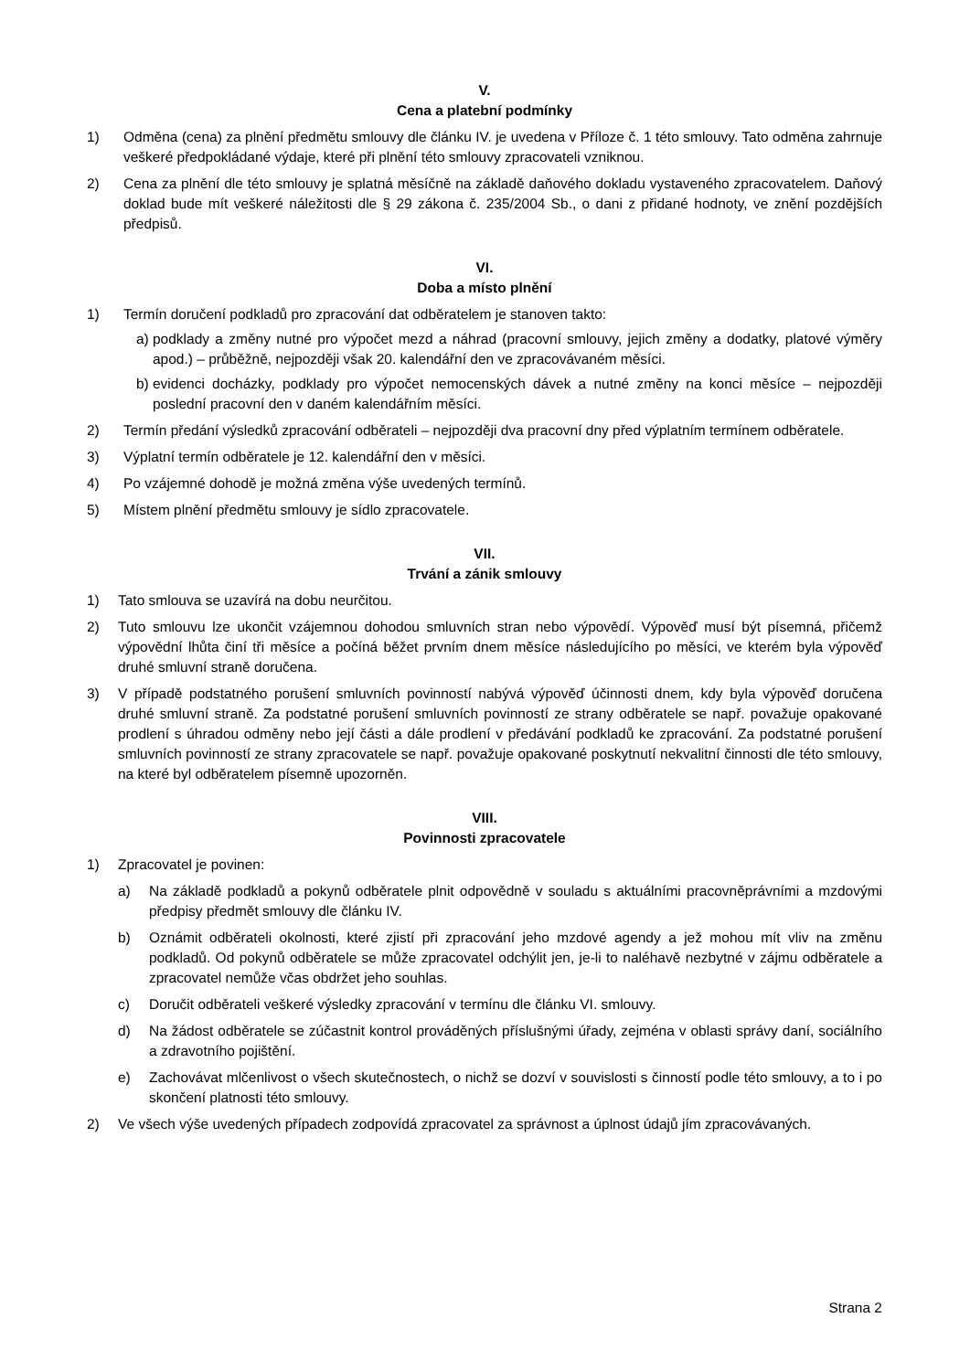V.
Cena a platební podmínky
1) Odměna (cena) za plnění předmětu smlouvy dle článku IV. je uvedena v Příloze č. 1 této smlouvy. Tato odměna zahrnuje veškeré předpokládané výdaje, které při plnění této smlouvy zpracovateli vzniknou.
2) Cena za plnění dle této smlouvy je splatná měsíčně na základě daňového dokladu vystaveného zpracovatelem. Daňový doklad bude mít veškeré náležitosti dle § 29 zákona č. 235/2004 Sb., o dani z přidané hodnoty, ve znění pozdějších předpisů.
VI.
Doba a místo plnění
1) Termín doručení podkladů pro zpracování dat odběratelem je stanoven takto:
a) podklady a změny nutné pro výpočet mezd a náhrad (pracovní smlouvy, jejich změny a dodatky, platové výměry apod.) – průběžně, nejpozději však 20. kalendářní den ve zpracovávaném měsíci.
b) evidenci docházky, podklady pro výpočet nemocenských dávek a nutné změny na konci měsíce – nejpozději poslední pracovní den v daném kalendářním měsíci.
2) Termín předání výsledků zpracování odběrateli – nejpozději dva pracovní dny před výplatním termínem odběratele.
3) Výplatní termín odběratele je 12. kalendářní den v měsíci.
4) Po vzájemné dohodě je možná změna výše uvedených termínů.
5) Místem plnění předmětu smlouvy je sídlo zpracovatele.
VII.
Trvání a zánik smlouvy
1) Tato smlouva se uzavírá na dobu neurčitou.
2) Tuto smlouvu lze ukončit vzájemnou dohodou smluvních stran nebo výpovědí. Výpověď musí být písemná, přičemž výpovědní lhůta činí tři měsíce a počíná běžet prvním dnem měsíce následujícího po měsíci, ve kterém byla výpověď druhé smluvní straně doručena.
3) V případě podstatného porušení smluvních povinností nabývá výpověď účinnosti dnem, kdy byla výpověď doručena druhé smluvní straně. Za podstatné porušení smluvních povinností ze strany odběratele se např. považuje opakované prodlení s úhradou odměny nebo její části a dále prodlení v předávání podkladů ke zpracování. Za podstatné porušení smluvních povinností ze strany zpracovatele se např. považuje opakované poskytnutí nekvalitní činnosti dle této smlouvy, na které byl odběratelem písemně upozorněn.
VIII.
Povinnosti zpracovatele
1) Zpracovatel je povinen:
a) Na základě podkladů a pokynů odběratele plnit odpovědně v souladu s aktuálními pracovněprávními a mzdovými předpisy předmět smlouvy dle článku IV.
b) Oznámit odběrateli okolnosti, které zjistí při zpracování jeho mzdové agendy a jež mohou mít vliv na změnu podkladů. Od pokynů odběratele se může zpracovatel odchýlit jen, je-li to naléhavě nezbytné v zájmu odběratele a zpracovatel nemůže včas obdržet jeho souhlas.
c) Doručit odběrateli veškeré výsledky zpracování v termínu dle článku VI. smlouvy.
d) Na žádost odběratele se zúčastnit kontrol prováděných příslušnými úřady, zejména v oblasti správy daní, sociálního a zdravotního pojištění.
e) Zachovávat mlčenlivost o všech skutečnostech, o nichž se dozví v souvislosti s činností podle této smlouvy, a to i po skončení platnosti této smlouvy.
2) Ve všech výše uvedených případech zodpovídá zpracovatel za správnost a úplnost údajů jím zpracovávaných.
Strana 2